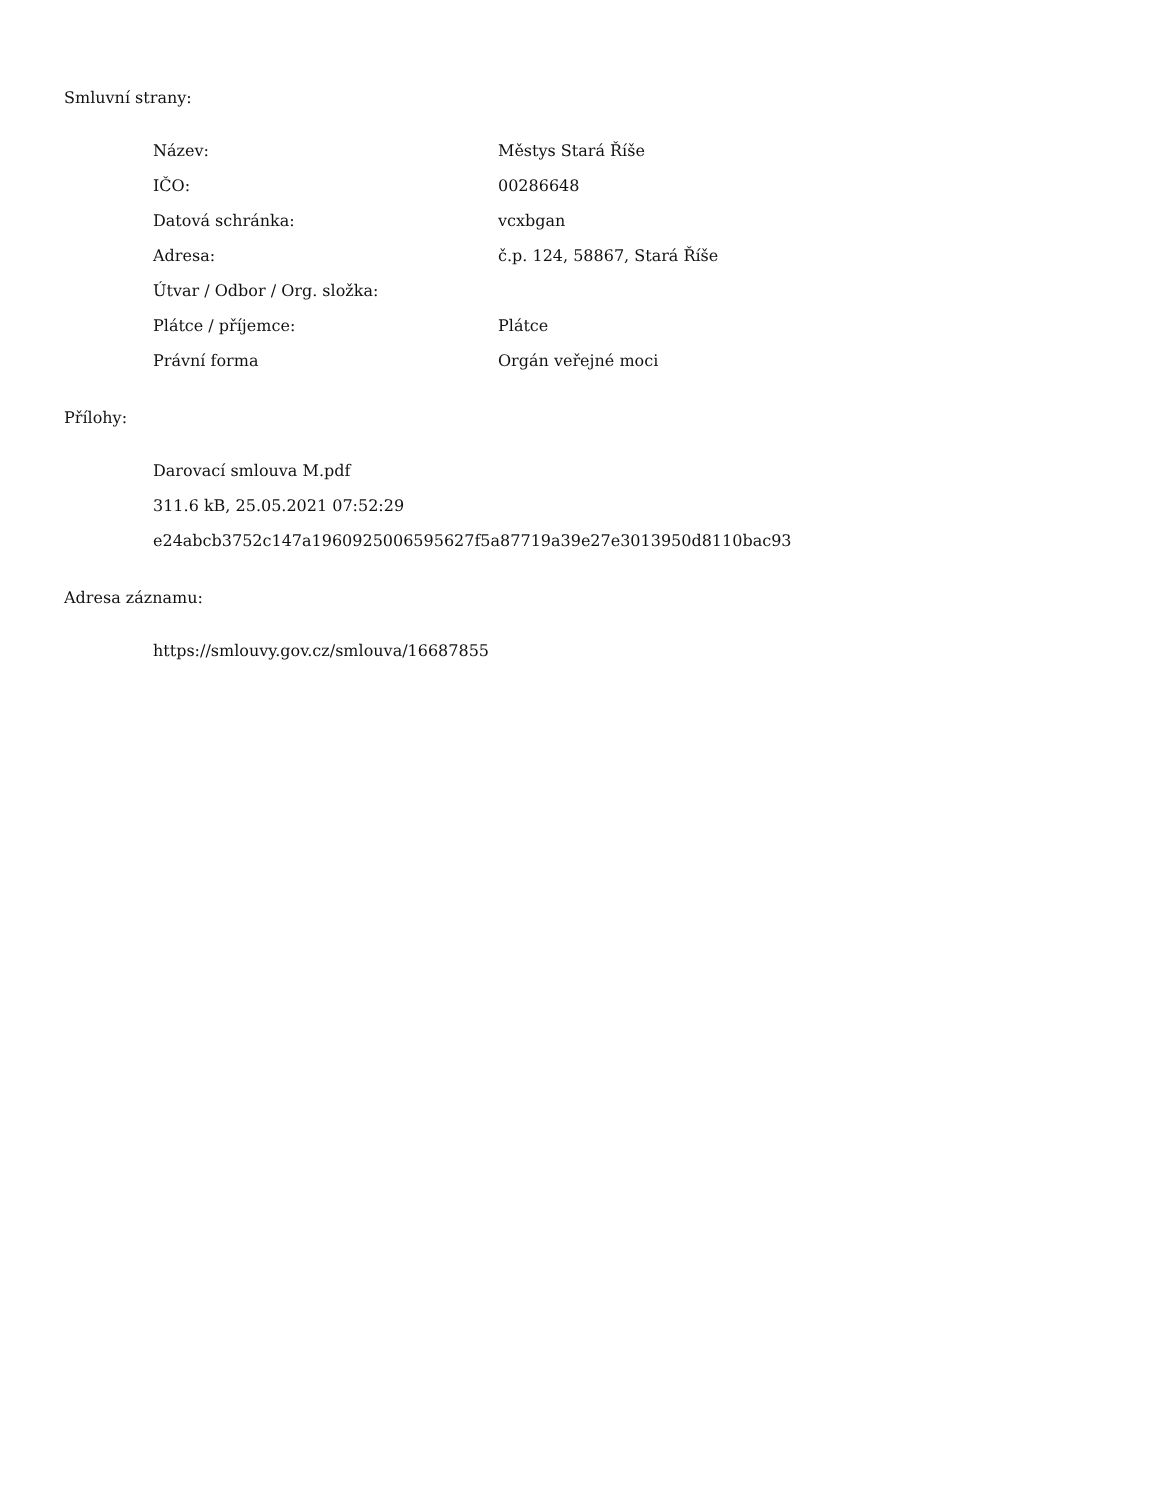Smluvní strany:
| Název: | Městys Stará Říše |
| IČO: | 00286648 |
| Datová schránka: | vcxbgan |
| Adresa: | č.p. 124, 58867, Stará Říše |
| Útvar / Odbor / Org. složka: | |
| Plátce / příjemce: | Plátce |
| Právní forma | Orgán veřejné moci |
Přílohy:
Darovací smlouva M.pdf
311.6 kB, 25.05.2021 07:52:29
e24abcb3752c147a1960925006595627f5a87719a39e27e3013950d8110bac93
Adresa záznamu:
https://smlouvy.gov.cz/smlouva/16687855